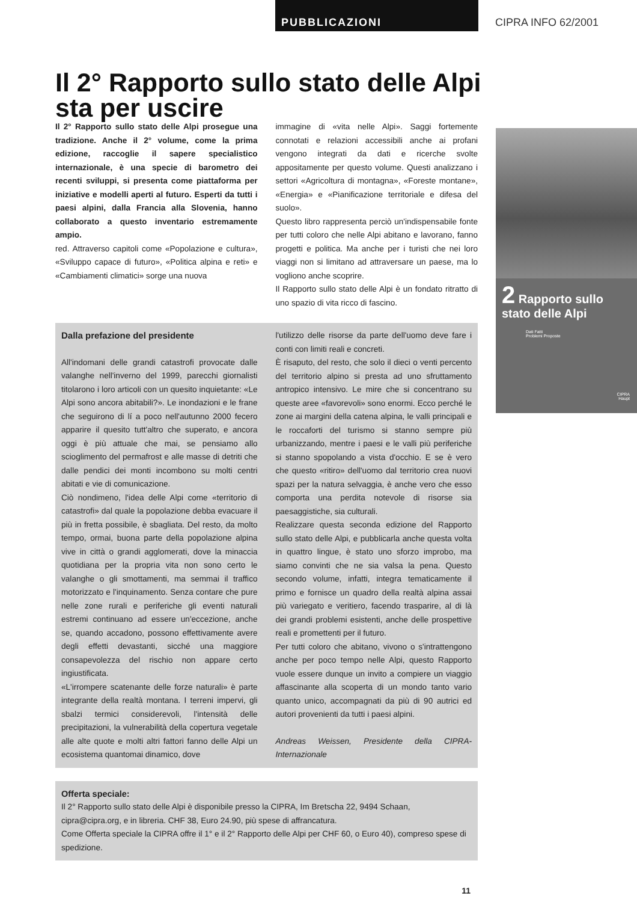PUBBLICAZIONI CIPRA INFO 62/2001
Il 2° Rapporto sullo stato delle Alpi sta per uscire
Il 2° Rapporto sullo stato delle Alpi prosegue una tradizione. Anche il 2° volume, come la prima edizione, raccoglie il sapere specialistico internazionale, è una specie di barometro dei recenti sviluppi, si presenta come piattaforma per iniziative e modelli aperti al futuro. Esperti da tutti i paesi alpini, dalla Francia alla Slovenia, hanno collaborato a questo inventario estremamente ampio.
red. Attraverso capitoli come «Popolazione e cultura», «Sviluppo capace di futuro», «Politica alpina e reti» e «Cambiamenti climatici» sorge una nuova
immagine di «vita nelle Alpi». Saggi fortemente connotati e relazioni accessibili anche ai profani vengono integrati da dati e ricerche svolte appositamente per questo volume. Questi analizzano i settori «Agricoltura di montagna», «Foreste montane», «Energia» e «Pianificazione territoriale e difesa del suolo».
Questo libro rappresenta perciò un'indispensabile fonte per tutti coloro che nelle Alpi abitano e lavorano, fanno progetti e politica. Ma anche per i turisti che nei loro viaggi non si limitano ad attraversare un paese, ma lo vogliono anche scoprire.
Il Rapporto sullo stato delle Alpi è un fondato ritratto di uno spazio di vita ricco di fascino.
Dalla prefazione del presidente
All'indomani delle grandi catastrofi provocate dalle valanghe nell'inverno del 1999, parecchi giornalisti titolarono i loro articoli con un quesito inquietante: «Le Alpi sono ancora abitabili?». Le inondazioni e le frane che seguirono di lí a poco nell'autunno 2000 fecero apparire il quesito tutt'altro che superato, e ancora oggi è più attuale che mai, se pensiamo allo scioglimento del permafrost e alle masse di detriti che dalle pendici dei monti incombono su molti centri abitati e vie di comunicazione.
Ciò nondimeno, l'idea delle Alpi come «territorio di catastrofi» dal quale la popolazione debba evacuare il più in fretta possibile, è sbagliata. Del resto, da molto tempo, ormai, buona parte della popolazione alpina vive in città o grandi agglomerati, dove la minaccia quotidiana per la propria vita non sono certo le valanghe o gli smottamenti, ma semmai il traffico motorizzato e l'inquinamento. Senza contare che pure nelle zone rurali e periferiche gli eventi naturali estremi continuano ad essere un'eccezione, anche se, quando accadono, possono effettivamente avere degli effetti devastanti, sicché una maggiore consapevolezza del rischio non appare certo ingiustificata.
«L'irrompere scatenante delle forze naturali» è parte integrante della realtà montana. I terreni impervi, gli sbalzi termici considerevoli, l'intensità delle precipitazioni, la vulnerabilità della copertura vegetale alle alte quote e molti altri fattori fanno delle Alpi un ecosistema quantomai dinamico, dove
l'utilizzo delle risorse da parte dell'uomo deve fare i conti con limiti reali e concreti.
È risaputo, del resto, che solo il dieci o venti percento del territorio alpino si presta ad uno sfruttamento antropico intensivo. Le mire che si concentrano su queste aree «favorevoli» sono enormi. Ecco perché le zone ai margini della catena alpina, le valli principali e le roccaforti del turismo si stanno sempre più urbanizzando, mentre i paesi e le valli più periferiche si stanno spopolando a vista d'occhio. E se è vero che questo «ritiro» dell'uomo dal territorio crea nuovi spazi per la natura selvaggia, è anche vero che esso comporta una perdita notevole di risorse sia paesaggistiche, sia culturali.
Realizzare questa seconda edizione del Rapporto sullo stato delle Alpi, e pubblicarla anche questa volta in quattro lingue, è stato uno sforzo improbo, ma siamo convinti che ne sia valsa la pena. Questo secondo volume, infatti, integra tematicamente il primo e fornisce un quadro della realtà alpina assai più variegato e veritiero, facendo trasparire, al di là dei grandi problemi esistenti, anche delle prospettive reali e promettenti per il futuro.
Per tutti coloro che abitano, vivono o s'intrattengono anche per poco tempo nelle Alpi, questo Rapporto vuole essere dunque un invito a compiere un viaggio affascinante alla scoperta di un mondo tanto vario quanto unico, accompagnati da più di 90 autrici ed autori provenienti da tutti i paesi alpini.
Andreas Weissen, Presidente della CIPRA-Internazionale
Offerta speciale:
Il 2° Rapporto sullo stato delle Alpi è disponibile presso la CIPRA, Im Bretscha 22, 9494 Schaan, cipra@cipra.org, e in libreria. CHF 38, Euro 24.90, più spese di affrancatura.
Come Offerta speciale la CIPRA offre il 1° e il 2° Rapporto delle Alpi per CHF 60, o Euro 40), compreso spese di spedizione.
11
2 Rapporto sullo stato delle Alpi
Dati Fatti
Problemi Proposte
CIPRA
Haupt